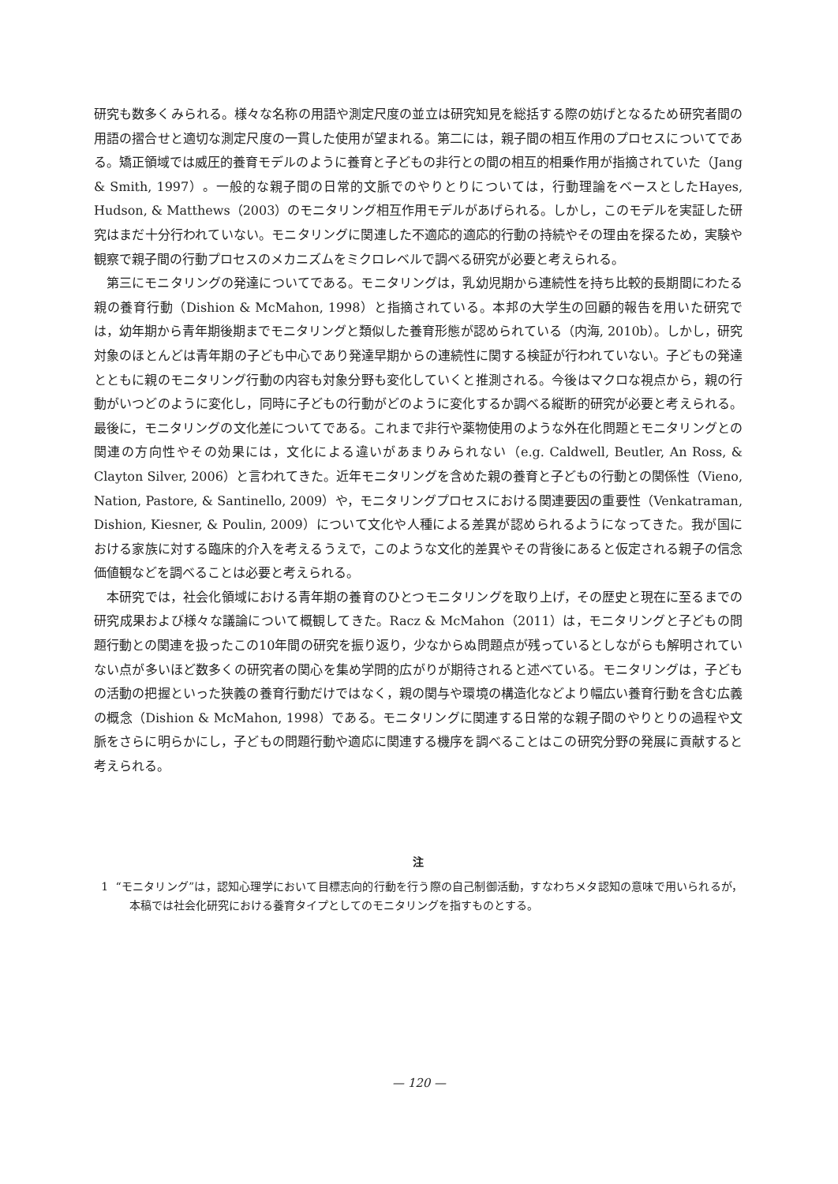研究も数多くみられる。様々な名称の用語や測定尺度の並立は研究知見を総括する際の妨げとなるため研究者間の用語の摺合せと適切な測定尺度の一貫した使用が望まれる。第二には，親子間の相互作用のプロセスについてである。矯正領域では威圧的養育モデルのように養育と子どもの非行との間の相互的相乗作用が指摘されていた（Jang & Smith, 1997）。一般的な親子間の日常的文脈でのやりとりについては，行動理論をベースとしたHayes, Hudson, & Matthews（2003）のモニタリング相互作用モデルがあげられる。しかし，このモデルを実証した研究はまだ十分行われていない。モニタリングに関連した不適応的適応的行動の持続やその理由を探るため，実験や観察で親子間の行動プロセスのメカニズムをミクロレベルで調べる研究が必要と考えられる。
第三にモニタリングの発達についてである。モニタリングは，乳幼児期から連続性を持ち比較的長期間にわたる親の養育行動（Dishion & McMahon, 1998）と指摘されている。本邦の大学生の回顧的報告を用いた研究では，幼年期から青年期後期までモニタリングと類似した養育形態が認められている（内海, 2010b）。しかし，研究対象のほとんどは青年期の子ども中心であり発達早期からの連続性に関する検証が行われていない。子どもの発達とともに親のモニタリング行動の内容も対象分野も変化していくと推測される。今後はマクロな視点から，親の行動がいつどのように変化し，同時に子どもの行動がどのように変化するか調べる縦断的研究が必要と考えられる。最後に，モニタリングの文化差についてである。これまで非行や薬物使用のような外在化問題とモニタリングとの関連の方向性やその効果には，文化による違いがあまりみられない（e.g. Caldwell, Beutler, An Ross, & Clayton Silver, 2006）と言われてきた。近年モニタリングを含めた親の養育と子どもの行動との関係性（Vieno, Nation, Pastore, & Santinello, 2009）や，モニタリングプロセスにおける関連要因の重要性（Venkatraman, Dishion, Kiesner, & Poulin, 2009）について文化や人種による差異が認められるようになってきた。我が国における家族に対する臨床的介入を考えるうえで，このような文化的差異やその背後にあると仮定される親子の信念価値観などを調べることは必要と考えられる。
本研究では，社会化領域における青年期の養育のひとつモニタリングを取り上げ，その歴史と現在に至るまでの研究成果および様々な議論について概観してきた。Racz & McMahon（2011）は，モニタリングと子どもの問題行動との関連を扱ったこの10年間の研究を振り返り，少なからぬ問題点が残っているとしながらも解明されていない点が多いほど数多くの研究者の関心を集め学問的広がりが期待されると述べている。モニタリングは，子どもの活動の把握といった狭義の養育行動だけではなく，親の関与や環境の構造化などより幅広い養育行動を含む広義の概念（Dishion & McMahon, 1998）である。モニタリングに関連する日常的な親子間のやりとりの過程や文脈をさらに明らかにし，子どもの問題行動や適応に関連する機序を調べることはこの研究分野の発展に貢献すると考えられる。
注
1 “モニタリング”は，認知心理学において目標志向的行動を行う際の自己制御活動，すなわちメタ認知の意味で用いられるが，本稿では社会化研究における養育タイプとしてのモニタリングを指すものとする。
— 120 —